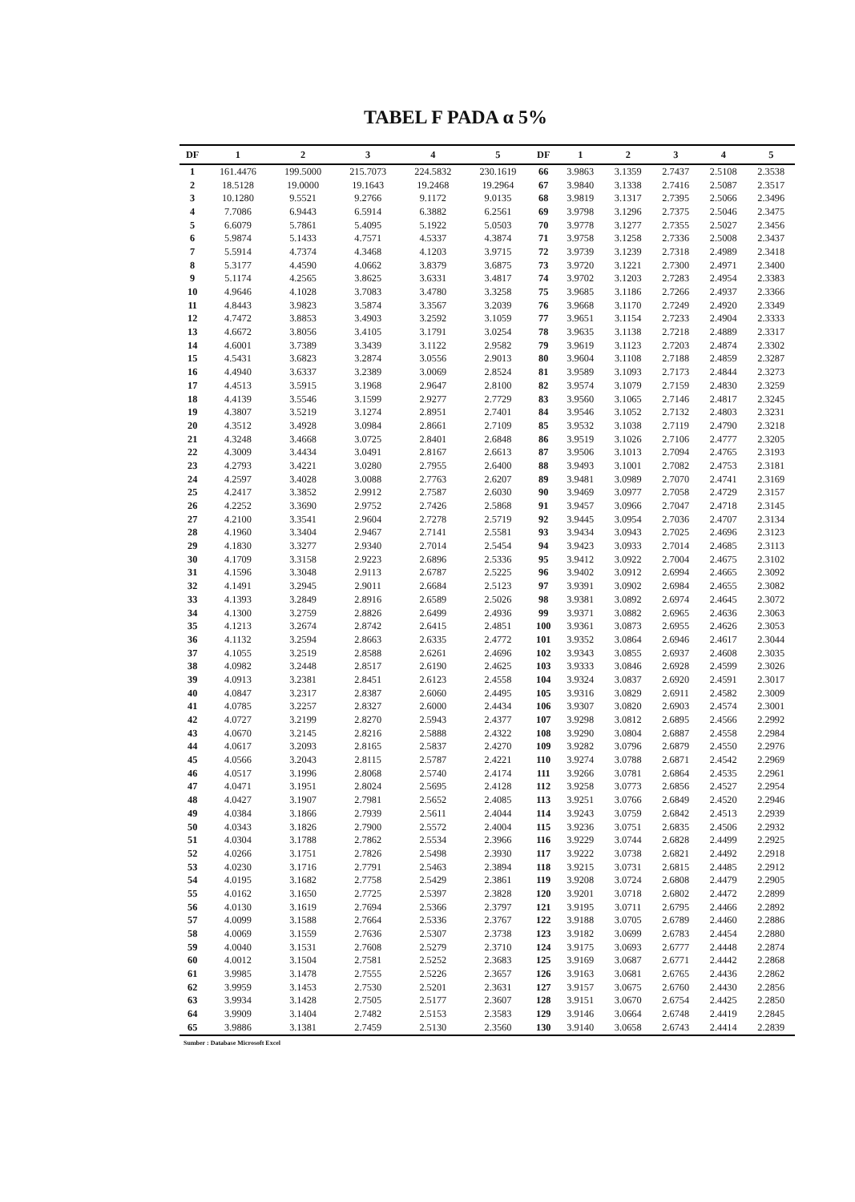TABEL F PADA α 5%
| DF | 1 | 2 | 3 | 4 | 5 | DF | 1 | 2 | 3 | 4 | 5 |
| --- | --- | --- | --- | --- | --- | --- | --- | --- | --- | --- | --- |
| 1 | 161.4476 | 199.5000 | 215.7073 | 224.5832 | 230.1619 | 66 | 3.9863 | 3.1359 | 2.7437 | 2.5108 | 2.3538 |
| 2 | 18.5128 | 19.0000 | 19.1643 | 19.2468 | 19.2964 | 67 | 3.9840 | 3.1338 | 2.7416 | 2.5087 | 2.3517 |
| 3 | 10.1280 | 9.5521 | 9.2766 | 9.1172 | 9.0135 | 68 | 3.9819 | 3.1317 | 2.7395 | 2.5066 | 2.3496 |
| 4 | 7.7086 | 6.9443 | 6.5914 | 6.3882 | 6.2561 | 69 | 3.9798 | 3.1296 | 2.7375 | 2.5046 | 2.3475 |
| 5 | 6.6079 | 5.7861 | 5.4095 | 5.1922 | 5.0503 | 70 | 3.9778 | 3.1277 | 2.7355 | 2.5027 | 2.3456 |
| 6 | 5.9874 | 5.1433 | 4.7571 | 4.5337 | 4.3874 | 71 | 3.9758 | 3.1258 | 2.7336 | 2.5008 | 2.3437 |
| 7 | 5.5914 | 4.7374 | 4.3468 | 4.1203 | 3.9715 | 72 | 3.9739 | 3.1239 | 2.7318 | 2.4989 | 2.3418 |
| 8 | 5.3177 | 4.4590 | 4.0662 | 3.8379 | 3.6875 | 73 | 3.9720 | 3.1221 | 2.7300 | 2.4971 | 2.3400 |
| 9 | 5.1174 | 4.2565 | 3.8625 | 3.6331 | 3.4817 | 74 | 3.9702 | 3.1203 | 2.7283 | 2.4954 | 2.3383 |
| 10 | 4.9646 | 4.1028 | 3.7083 | 3.4780 | 3.3258 | 75 | 3.9685 | 3.1186 | 2.7266 | 2.4937 | 2.3366 |
| 11 | 4.8443 | 3.9823 | 3.5874 | 3.3567 | 3.2039 | 76 | 3.9668 | 3.1170 | 2.7249 | 2.4920 | 2.3349 |
| 12 | 4.7472 | 3.8853 | 3.4903 | 3.2592 | 3.1059 | 77 | 3.9651 | 3.1154 | 2.7233 | 2.4904 | 2.3333 |
| 13 | 4.6672 | 3.8056 | 3.4105 | 3.1791 | 3.0254 | 78 | 3.9635 | 3.1138 | 2.7218 | 2.4889 | 2.3317 |
| 14 | 4.6001 | 3.7389 | 3.3439 | 3.1122 | 2.9582 | 79 | 3.9619 | 3.1123 | 2.7203 | 2.4874 | 2.3302 |
| 15 | 4.5431 | 3.6823 | 3.2874 | 3.0556 | 2.9013 | 80 | 3.9604 | 3.1108 | 2.7188 | 2.4859 | 2.3287 |
| 16 | 4.4940 | 3.6337 | 3.2389 | 3.0069 | 2.8524 | 81 | 3.9589 | 3.1093 | 2.7173 | 2.4844 | 2.3273 |
| 17 | 4.4513 | 3.5915 | 3.1968 | 2.9647 | 2.8100 | 82 | 3.9574 | 3.1079 | 2.7159 | 2.4830 | 2.3259 |
| 18 | 4.4139 | 3.5546 | 3.1599 | 2.9277 | 2.7729 | 83 | 3.9560 | 3.1065 | 2.7146 | 2.4817 | 2.3245 |
| 19 | 4.3807 | 3.5219 | 3.1274 | 2.8951 | 2.7401 | 84 | 3.9546 | 3.1052 | 2.7132 | 2.4803 | 2.3231 |
| 20 | 4.3512 | 3.4928 | 3.0984 | 2.8661 | 2.7109 | 85 | 3.9532 | 3.1038 | 2.7119 | 2.4790 | 2.3218 |
| 21 | 4.3248 | 3.4668 | 3.0725 | 2.8401 | 2.6848 | 86 | 3.9519 | 3.1026 | 2.7106 | 2.4777 | 2.3205 |
| 22 | 4.3009 | 3.4434 | 3.0491 | 2.8167 | 2.6613 | 87 | 3.9506 | 3.1013 | 2.7094 | 2.4765 | 2.3193 |
| 23 | 4.2793 | 3.4221 | 3.0280 | 2.7955 | 2.6400 | 88 | 3.9493 | 3.1001 | 2.7082 | 2.4753 | 2.3181 |
| 24 | 4.2597 | 3.4028 | 3.0088 | 2.7763 | 2.6207 | 89 | 3.9481 | 3.0989 | 2.7070 | 2.4741 | 2.3169 |
| 25 | 4.2417 | 3.3852 | 2.9912 | 2.7587 | 2.6030 | 90 | 3.9469 | 3.0977 | 2.7058 | 2.4729 | 2.3157 |
| 26 | 4.2252 | 3.3690 | 2.9752 | 2.7426 | 2.5868 | 91 | 3.9457 | 3.0966 | 2.7047 | 2.4718 | 2.3145 |
| 27 | 4.2100 | 3.3541 | 2.9604 | 2.7278 | 2.5719 | 92 | 3.9445 | 3.0954 | 2.7036 | 2.4707 | 2.3134 |
| 28 | 4.1960 | 3.3404 | 2.9467 | 2.7141 | 2.5581 | 93 | 3.9434 | 3.0943 | 2.7025 | 2.4696 | 2.3123 |
| 29 | 4.1830 | 3.3277 | 2.9340 | 2.7014 | 2.5454 | 94 | 3.9423 | 3.0933 | 2.7014 | 2.4685 | 2.3113 |
| 30 | 4.1709 | 3.3158 | 2.9223 | 2.6896 | 2.5336 | 95 | 3.9412 | 3.0922 | 2.7004 | 2.4675 | 2.3102 |
| 31 | 4.1596 | 3.3048 | 2.9113 | 2.6787 | 2.5225 | 96 | 3.9402 | 3.0912 | 2.6994 | 2.4665 | 2.3092 |
| 32 | 4.1491 | 3.2945 | 2.9011 | 2.6684 | 2.5123 | 97 | 3.9391 | 3.0902 | 2.6984 | 2.4655 | 2.3082 |
| 33 | 4.1393 | 3.2849 | 2.8916 | 2.6589 | 2.5026 | 98 | 3.9381 | 3.0892 | 2.6974 | 2.4645 | 2.3072 |
| 34 | 4.1300 | 3.2759 | 2.8826 | 2.6499 | 2.4936 | 99 | 3.9371 | 3.0882 | 2.6965 | 2.4636 | 2.3063 |
| 35 | 4.1213 | 3.2674 | 2.8742 | 2.6415 | 2.4851 | 100 | 3.9361 | 3.0873 | 2.6955 | 2.4626 | 2.3053 |
| 36 | 4.1132 | 3.2594 | 2.8663 | 2.6335 | 2.4772 | 101 | 3.9352 | 3.0864 | 2.6946 | 2.4617 | 2.3044 |
| 37 | 4.1055 | 3.2519 | 2.8588 | 2.6261 | 2.4696 | 102 | 3.9343 | 3.0855 | 2.6937 | 2.4608 | 2.3035 |
| 38 | 4.0982 | 3.2448 | 2.8517 | 2.6190 | 2.4625 | 103 | 3.9333 | 3.0846 | 2.6928 | 2.4599 | 2.3026 |
| 39 | 4.0913 | 3.2381 | 2.8451 | 2.6123 | 2.4558 | 104 | 3.9324 | 3.0837 | 2.6920 | 2.4591 | 2.3017 |
| 40 | 4.0847 | 3.2317 | 2.8387 | 2.6060 | 2.4495 | 105 | 3.9316 | 3.0829 | 2.6911 | 2.4582 | 2.3009 |
| 41 | 4.0785 | 3.2257 | 2.8327 | 2.6000 | 2.4434 | 106 | 3.9307 | 3.0820 | 2.6903 | 2.4574 | 2.3001 |
| 42 | 4.0727 | 3.2199 | 2.8270 | 2.5943 | 2.4377 | 107 | 3.9298 | 3.0812 | 2.6895 | 2.4566 | 2.2992 |
| 43 | 4.0670 | 3.2145 | 2.8216 | 2.5888 | 2.4322 | 108 | 3.9290 | 3.0804 | 2.6887 | 2.4558 | 2.2984 |
| 44 | 4.0617 | 3.2093 | 2.8165 | 2.5837 | 2.4270 | 109 | 3.9282 | 3.0796 | 2.6879 | 2.4550 | 2.2976 |
| 45 | 4.0566 | 3.2043 | 2.8115 | 2.5787 | 2.4221 | 110 | 3.9274 | 3.0788 | 2.6871 | 2.4542 | 2.2969 |
| 46 | 4.0517 | 3.1996 | 2.8068 | 2.5740 | 2.4174 | 111 | 3.9266 | 3.0781 | 2.6864 | 2.4535 | 2.2961 |
| 47 | 4.0471 | 3.1951 | 2.8024 | 2.5695 | 2.4128 | 112 | 3.9258 | 3.0773 | 2.6856 | 2.4527 | 2.2954 |
| 48 | 4.0427 | 3.1907 | 2.7981 | 2.5652 | 2.4085 | 113 | 3.9251 | 3.0766 | 2.6849 | 2.4520 | 2.2946 |
| 49 | 4.0384 | 3.1866 | 2.7939 | 2.5611 | 2.4044 | 114 | 3.9243 | 3.0759 | 2.6842 | 2.4513 | 2.2939 |
| 50 | 4.0343 | 3.1826 | 2.7900 | 2.5572 | 2.4004 | 115 | 3.9236 | 3.0751 | 2.6835 | 2.4506 | 2.2932 |
| 51 | 4.0304 | 3.1788 | 2.7862 | 2.5534 | 2.3966 | 116 | 3.9229 | 3.0744 | 2.6828 | 2.4499 | 2.2925 |
| 52 | 4.0266 | 3.1751 | 2.7826 | 2.5498 | 2.3930 | 117 | 3.9222 | 3.0738 | 2.6821 | 2.4492 | 2.2918 |
| 53 | 4.0230 | 3.1716 | 2.7791 | 2.5463 | 2.3894 | 118 | 3.9215 | 3.0731 | 2.6815 | 2.4485 | 2.2912 |
| 54 | 4.0195 | 3.1682 | 2.7758 | 2.5429 | 2.3861 | 119 | 3.9208 | 3.0724 | 2.6808 | 2.4479 | 2.2905 |
| 55 | 4.0162 | 3.1650 | 2.7725 | 2.5397 | 2.3828 | 120 | 3.9201 | 3.0718 | 2.6802 | 2.4472 | 2.2899 |
| 56 | 4.0130 | 3.1619 | 2.7694 | 2.5366 | 2.3797 | 121 | 3.9195 | 3.0711 | 2.6795 | 2.4466 | 2.2892 |
| 57 | 4.0099 | 3.1588 | 2.7664 | 2.5336 | 2.3767 | 122 | 3.9188 | 3.0705 | 2.6789 | 2.4460 | 2.2886 |
| 58 | 4.0069 | 3.1559 | 2.7636 | 2.5307 | 2.3738 | 123 | 3.9182 | 3.0699 | 2.6783 | 2.4454 | 2.2880 |
| 59 | 4.0040 | 3.1531 | 2.7608 | 2.5279 | 2.3710 | 124 | 3.9175 | 3.0693 | 2.6777 | 2.4448 | 2.2874 |
| 60 | 4.0012 | 3.1504 | 2.7581 | 2.5252 | 2.3683 | 125 | 3.9169 | 3.0687 | 2.6771 | 2.4442 | 2.2868 |
| 61 | 3.9985 | 3.1478 | 2.7555 | 2.5226 | 2.3657 | 126 | 3.9163 | 3.0681 | 2.6765 | 2.4436 | 2.2862 |
| 62 | 3.9959 | 3.1453 | 2.7530 | 2.5201 | 2.3631 | 127 | 3.9157 | 3.0675 | 2.6760 | 2.4430 | 2.2856 |
| 63 | 3.9934 | 3.1428 | 2.7505 | 2.5177 | 2.3607 | 128 | 3.9151 | 3.0670 | 2.6754 | 2.4425 | 2.2850 |
| 64 | 3.9909 | 3.1404 | 2.7482 | 2.5153 | 2.3583 | 129 | 3.9146 | 3.0664 | 2.6748 | 2.4419 | 2.2845 |
| 65 | 3.9886 | 3.1381 | 2.7459 | 2.5130 | 2.3560 | 130 | 3.9140 | 3.0658 | 2.6743 | 2.4414 | 2.2839 |
Sumber : Database Microsoft Excel